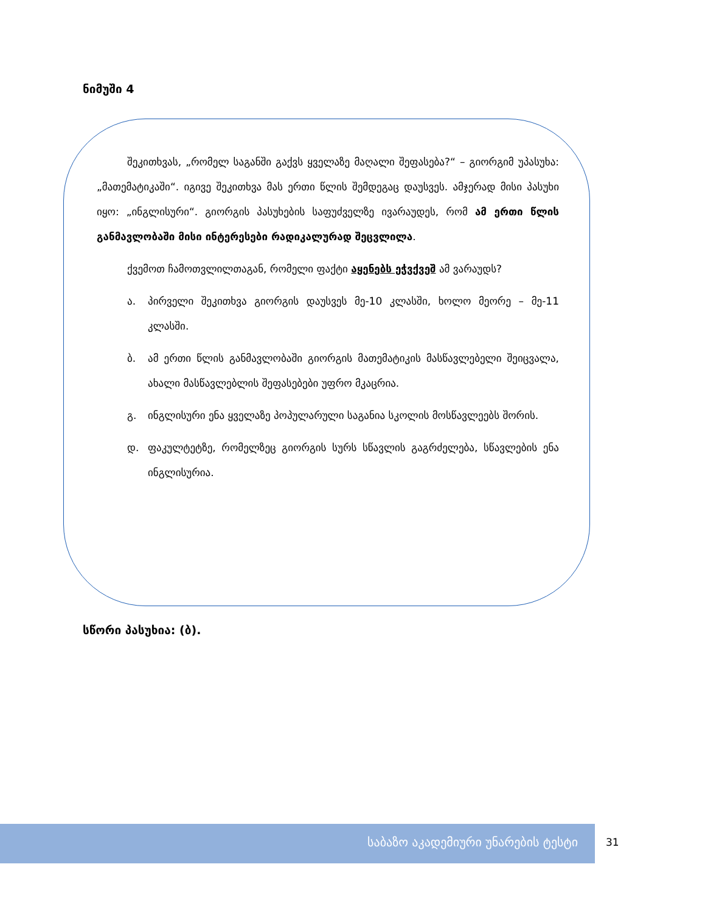ნიმუში 4
შეკითხვას, „რომელ საგანში გაქვს ყველაზე მაღალი შეფასება?“ – გიორგიმ უპასუხა: „მათემატიკაში“. იგივე შეკითხვა მას ერთი წლის შემდეგაც დაუსვეს. ამჯერად მისი პასუხი იყო: „ინგლისური“. გიორგის პასუხების საფუძველზე ივარაუდეს, რომ ამ ერთი წლის განმავლობაში მისი ინტერესები რადიკალურად შეცვლილა.
ქვემოთ ჩამოთვლილთაგან, რომელი ფაქტი აყენებს ეჭვქვეშ ამ ვარაუდს?
ა. პირველი შეკითხვა გიორგის დაუსვეს მე-10 კლასში, ხოლო მეორე – მე-11 კლასში.
ბ. ამ ერთი წლის განმავლობაში გიორგის მათემატიკის მასწავლებელი შეიცვალა, ახალი მასწავლებლის შეფასებები უფრო მკაცრია.
გ. ინგლისური ენა ყველაზე პოპულარული საგანია სკოლის მოსწავლეებს შორის.
დ. ფაკულტეტზე, რომელზეც გიორგის სურს სწავლის გაგრძელება, სწავლების ენა ინგლისურია.
სწორი პასუხია: (ბ).
საბაზო აკადემიური უნარების ტესტი
31